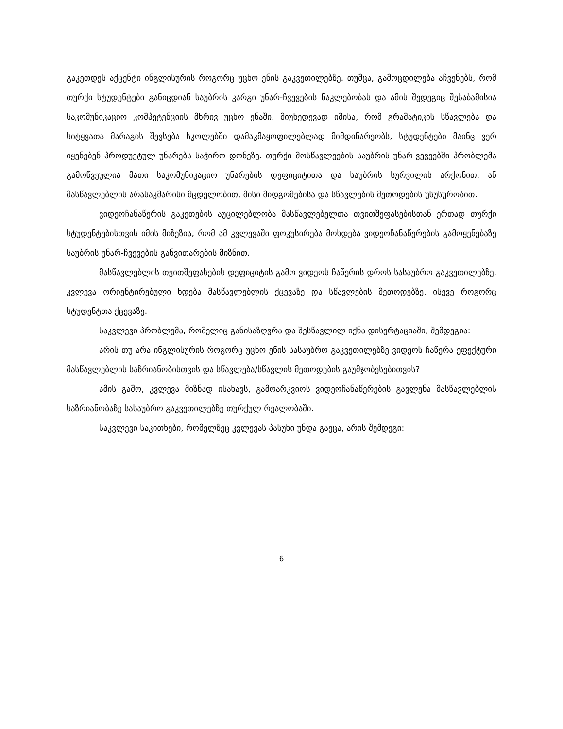გაკეთდეს აქცენტი ინგლისურის როგორც უცხო ენის გაკვეთილებზე. თუმცა, გამოცდილება აჩვენებს, რომ თურქი სტუდენტები განიცდიან საუბრის კარგი უნარ-ჩვევების ნაკლებობას და ამის შედეგიც შესაბამისია საკომუნიკაციო კომპეტენციის მხრივ უცხო ენაში. მიუხედევად იმისა, რომ გრამატიკის სწავლება და სიტყვათა მარაგის შევსება სკოლებში დამაკმაყოფილებლად მიმდინარეობს, სტუდენტები მაინც ვერ იყენებენ პროდუქტულ უნარებს საჭირო დონეზე. თურქი მოსწავლეების საუბრის უნარ-ვევეებში პრობლემა გამოწვეულია მათი საკომუნიკაციო უნარების დეფიციტითა და საუბრის სურვილის არქონით, ან მასწავლებლის არასაკმარისი მცდელობით, მისი მიდგომებისა და სწავლების მეთოდების უსუსურობით.
ვიდეოჩანაწერის გაკეთების აუცილებლობა მასწავლებელთა თვითშეფასებისთან ერთად თურქი სტუდენტებისთვის იმის მიზეზია, რომ ამ კვლევაში ფოკუსირება მოხდება ვიდეოჩანაწერების გამოყენებაზე საუბრის უნარ-ჩვევების განვითარების მიზნით.
მასწავლებლის თვითშეფასების დეფიციტის გამო ვიდეოს ჩაწერის დროს სასაუბრო გაკვეთილებზე, კვლევა ორიენტირებული ხდება მასწავლებლის ქცევაზე და სწავლების მეთოდებზე, ისევე როგორც სტუდენტთა ქცევაზე.
საკვლევი პრობლემა, რომელიც განისაზღვრა და შესწავლილ იქნა დისერტაციაში, შემდეგია:
არის თუ არა ინგლისურის როგორც უცხო ენის სასაუბრო გაკვეთილებზე ვიდეოს ჩაწერა ეფექტური მასწავლებლის საზრიანობისთვის და სწავლება/სწავლის მეთოდების გაუმჯობესებითვის?
ამის გამო, კვლევა მიზნად ისახავს, გამოარკვიოს ვიდეოჩანაწერების გავლენა მასწავლებლის საზრიანობაზე სასაუბრო გაკვეთილებზე თურქულ რეალობაში.
საკვლევი საკითხები, რომელზეც კვლევას პასუხი უნდა გაეცა, არის შემდეგი:
6